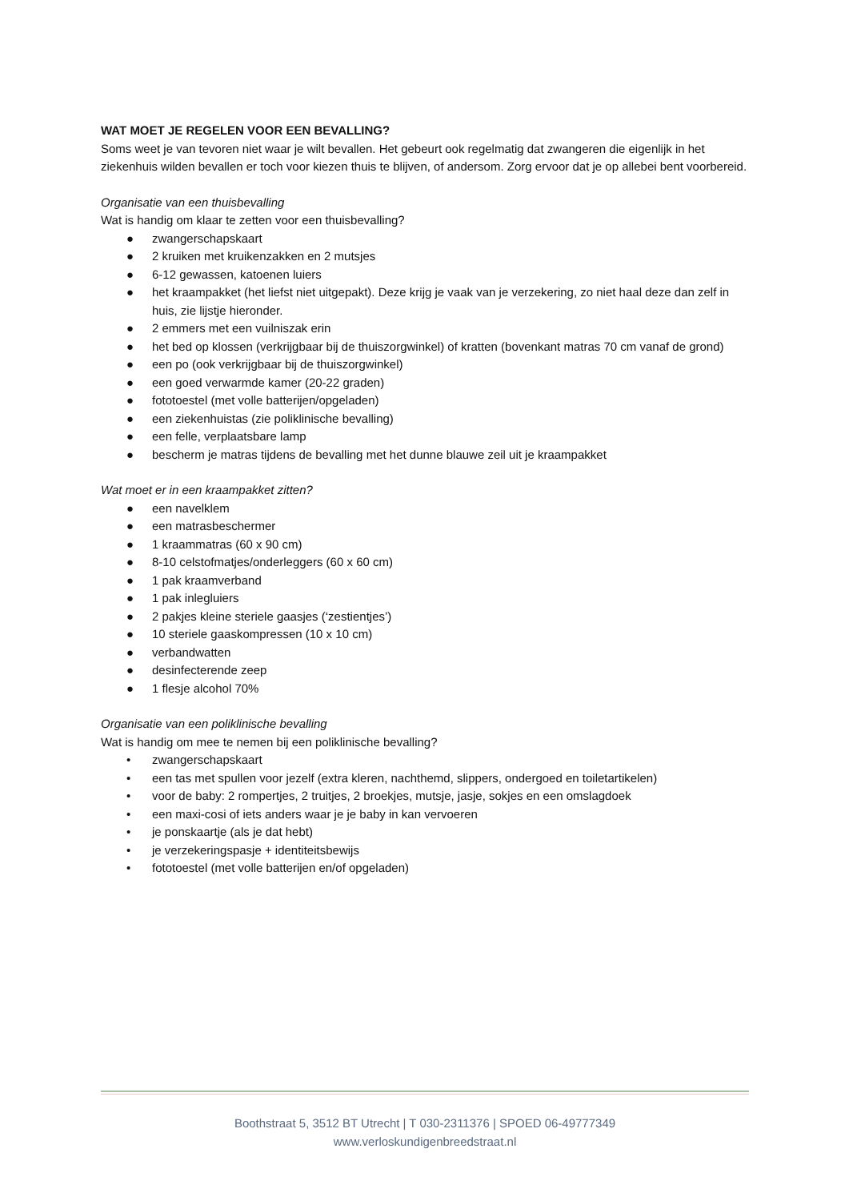WAT MOET JE REGELEN VOOR EEN BEVALLING?
Soms weet je van tevoren niet waar je wilt bevallen. Het gebeurt ook regelmatig dat zwangeren die eigenlijk in het ziekenhuis wilden bevallen er toch voor kiezen thuis te blijven, of andersom. Zorg ervoor dat je op allebei bent voorbereid.
Organisatie van een thuisbevalling
Wat is handig om klaar te zetten voor een thuisbevalling?
● zwangerschapskaart
● 2 kruiken met kruikenzakken en 2 mutsjes
● 6-12 gewassen, katoenen luiers
● het kraampakket (het liefst niet uitgepakt). Deze krijg je vaak van je verzekering, zo niet haal deze dan zelf in huis, zie lijstje hieronder.
● 2 emmers met een vuilniszak erin
● het bed op klossen (verkrijgbaar bij de thuiszorgwinkel) of kratten (bovenkant matras 70 cm vanaf de grond)
● een po (ook verkrijgbaar bij de thuiszorgwinkel)
● een goed verwarmde kamer (20-22 graden)
● fototoestel (met volle batterijen/opgeladen)
● een ziekenhuistas (zie poliklinische bevalling)
● een felle, verplaatsbare lamp
● bescherm je matras tijdens de bevalling met het dunne blauwe zeil uit je kraampakket
Wat moet er in een kraampakket zitten?
● een navelklem
● een matrasbeschermer
● 1 kraammatras (60 x 90 cm)
● 8-10 celstofmatjes/onderleggers (60 x 60 cm)
● 1 pak kraamverband
● 1 pak inlegluiers
● 2 pakjes kleine steriele gaasjes (‘zestientjes’)
● 10 steriele gaaskompressen (10 x 10 cm)
● verbandwatten
● desinfecterende zeep
● 1 flesje alcohol 70%
Organisatie van een poliklinische bevalling
Wat is handig om mee te nemen bij een poliklinische bevalling?
• zwangerschapskaart
• een tas met spullen voor jezelf (extra kleren, nachthemd, slippers, ondergoed en toiletartikelen)
• voor de baby: 2 rompertjes, 2 truitjes, 2 broekjes, mutsje, jasje, sokjes en een omslagdoek
• een maxi-cosi of iets anders waar je je baby in kan vervoeren
• je ponskaartje (als je dat hebt)
• je verzekeringspasje + identiteitsbewijs
• fototoestel (met volle batterijen en/of opgeladen)
Boothstraat 5, 3512 BT Utrecht | T 030-2311376 | SPOED 06-49777349
www.verloskundigenbreedstraat.nl